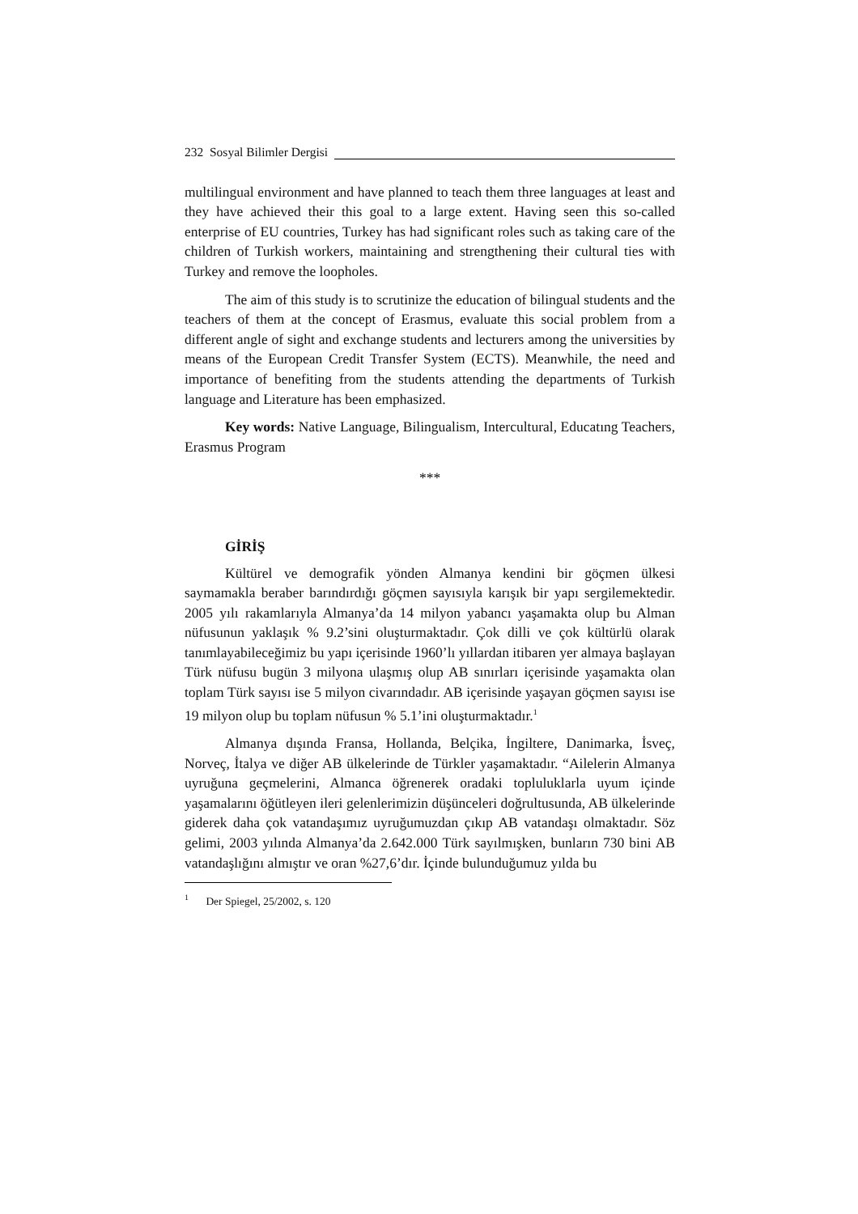232 Sosyal Bilimler Dergisi
multilingual environment and have planned to teach them three languages at least and they have achieved their this goal to a large extent. Having seen this so-called enterprise of EU countries, Turkey has had significant roles such as taking care of the children of Turkish workers, maintaining and strengthening their cultural ties with Turkey and remove the loopholes.
The aim of this study is to scrutinize the education of bilingual students and the teachers of them at the concept of Erasmus, evaluate this social problem from a different angle of sight and exchange students and lecturers among the universities by means of the European Credit Transfer System (ECTS). Meanwhile, the need and importance of benefiting from the students attending the departments of Turkish language and Literature has been emphasized.
Key words: Native Language, Bilingualism, Intercultural, Educatıng Teachers, Erasmus Program
***
GİRİŞ
Kültürel ve demografik yönden Almanya kendini bir göçmen ülkesi saymamakla beraber barındırdığı göçmen sayısıyla karışık bir yapı sergilemektedir. 2005 yılı rakamlarıyla Almanya’da 14 milyon yabancı yaşamakta olup bu Alman nüfusunun yaklaşık % 9.2’sini oluşturmaktadır. Çok dilli ve çok kültürlü olarak tanımlayabileceğimiz bu yapı içerisinde 1960’lı yıllardan itibaren yer almaya başlayan Türk nüfusu bugün 3 milyona ulaşmış olup AB sınırları içerisinde yaşamakta olan toplam Türk sayısı ise 5 milyon civarındadır. AB içerisinde yaşayan göçmen sayısı ise 19 milyon olup bu toplam nüfusun % 5.1’ini oluşturmaktadır.<sup>1</sup>
Almanya dışında Fransa, Hollanda, Belçika, İngiltere, Danimarka, İsveç, Norveç, İtalya ve diğer AB ülkelerinde de Türkler yaşamaktadır. “Ailelerin Almanya uyruğuna geçmelerini, Almanca öğrenerek oradaki topluluklarla uyum içinde yaşamalarını öğütleyen ileri gelenlerimizin düşünceleri doğrultusunda, AB ülkelerinde giderek daha çok vatandaşımız uyruğumuzdan çıkıp AB vatandaşı olmaktadır. Söz gelimi, 2003 yılında Almanya’da 2.642.000 Türk sayılmışken, bunların 730 bini AB vatandaşlığını almıştır ve oran %27,6’dır. İçinde bulunduğumuz yılda bu
<sup>1</sup> Der Spiegel, 25/2002, s. 120